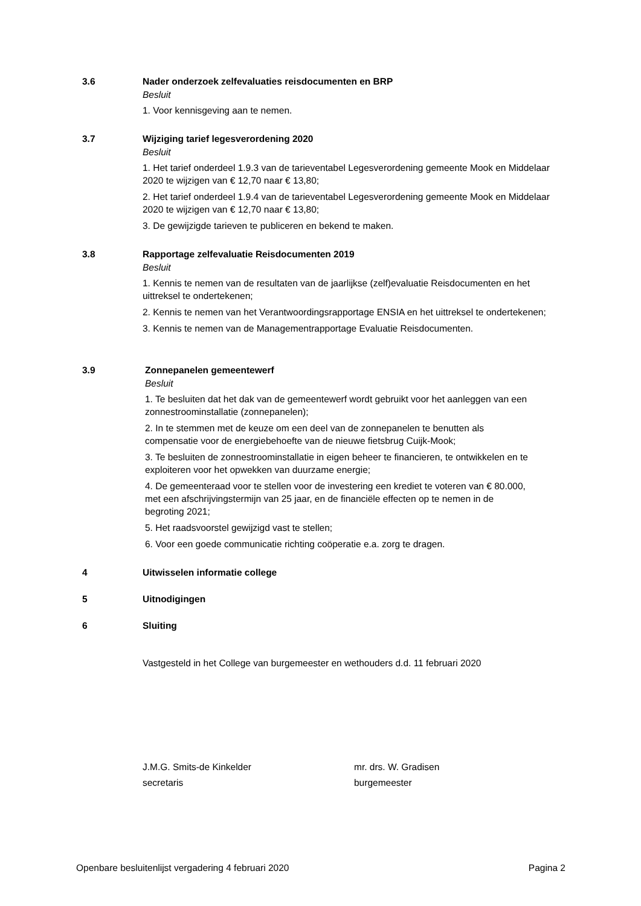3.6 Nader onderzoek zelfevaluaties reisdocumenten en BRP
Besluit
1. Voor kennisgeving aan te nemen.
3.7 Wijziging tarief legesverordening 2020
Besluit
1. Het tarief onderdeel 1.9.3 van de tarieventabel Legesverordening gemeente Mook en Middelaar 2020 te wijzigen van € 12,70 naar € 13,80;
2. Het tarief onderdeel 1.9.4 van de tarieventabel Legesverordening gemeente Mook en Middelaar 2020 te wijzigen van € 12,70 naar € 13,80;
3. De gewijzigde tarieven te publiceren en bekend te maken.
3.8 Rapportage zelfevaluatie Reisdocumenten 2019
Besluit
1. Kennis te nemen van de resultaten van de jaarlijkse (zelf)evaluatie Reisdocumenten en het uittreksel te ondertekenen;
2. Kennis te nemen van het Verantwoordingsrapportage ENSIA en het uittreksel te ondertekenen;
3. Kennis te nemen van de Managementrapportage Evaluatie Reisdocumenten.
3.9 Zonnepanelen gemeentewerf
Besluit
1. Te besluiten dat het dak van de gemeentewerf wordt gebruikt voor het aanleggen van een zonnestroominstallatie (zonnepanelen);
2. In te stemmen met de keuze om een deel van de zonnepanelen te benutten als compensatie voor de energiebehoefte van de nieuwe fietsbrug Cuijk-Mook;
3. Te besluiten de zonnestroominstallatie in eigen beheer te financieren, te ontwikkelen en te exploiteren voor het opwekken van duurzame energie;
4. De gemeenteraad voor te stellen voor de investering een krediet te voteren van € 80.000, met een afschrijvingstermijn van 25 jaar, en de financiële effecten op te nemen in de begroting 2021;
5. Het raadsvoorstel gewijzigd vast te stellen;
6. Voor een goede communicatie richting coöperatie e.a. zorg te dragen.
4 Uitwisselen informatie college
5 Uitnodigingen
6 Sluiting
Vastgesteld in het College van burgemeester en wethouders d.d. 11 februari 2020
J.M.G. Smits-de Kinkelder
secretaris
mr. drs. W. Gradisen
burgemeester
Openbare besluitenlijst vergadering 4 februari 2020 Pagina 2